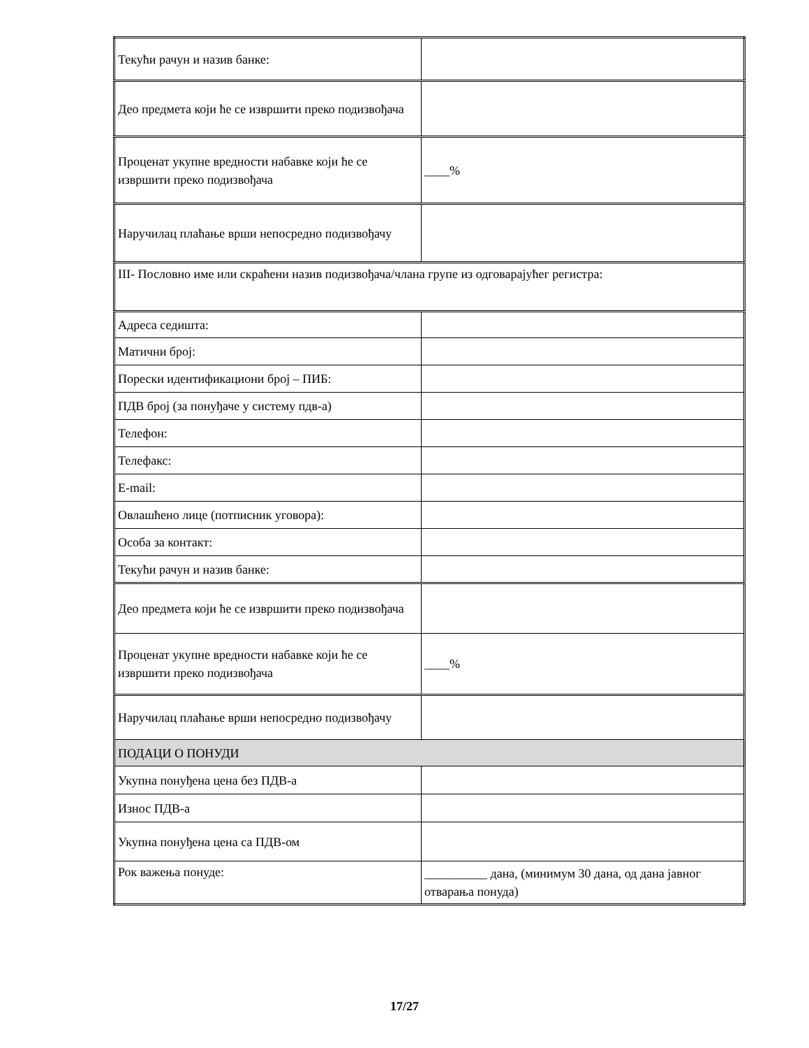| Текући рачун и назив банке: | |
| Део предмета који ће се извршити преко подизвођача | |
| Проценат укупне вредности набавке који ће се извршити преко подизвођача | ____% |
| Наручилац плаћање врши непосредно подизвођачу | |
| III- Пословно име или скраћени назив подизвођача/члана групе из одговарајућег регистра: | |
| Адреса седишта: | |
| Матични број: | |
| Порески идентификациони број – ПИБ: | |
| ПДВ број (за понуђаче у систему пдв-а) | |
| Телефон: | |
| Телефакс: | |
| E-mail: | |
| Овлашћено лице (потписник уговора): | |
| Особа за контакт: | |
| Текући рачун и назив банке: | |
| Део предмета који ће се извршити преко подизвођача | |
| Проценат укупне вредности набавке који ће се извршити преко подизвођача | ____% |
| Наручилац плаћање врши непосредно подизвођачу | |
| ПОДАЦИ О ПОНУДИ | |
| Укупна понуђена цена без ПДВ-а | |
| Износ ПДВ-а | |
| Укупна понуђена цена са ПДВ-ом | |
| Рок важења понуде: | __________ дана, (минимум 30 дана, од дана јавног отварања понуда) |
17/27